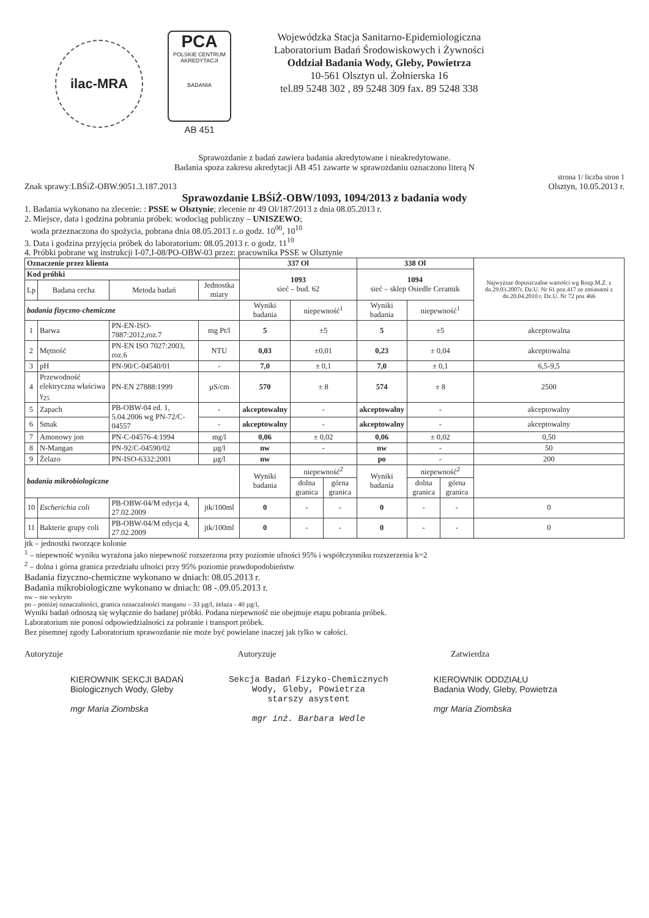ilac-MRA
PCA
POLSKIE CENTRUM AKREDYTACJI
BADANIA
AB 451
Wojewódzka Stacja Sanitarno-Epidemiologiczna
Laboratorium Badań Środowiskowych i Żywności
Oddział Badania Wody, Gleby, Powietrza
10-561 Olsztyn ul. Żołnierska 16
tel.89 5248 302 , 89 5248 309 fax. 89 5248 338
Sprawozdanie z badań zawiera badania akredytowane i nieakredytowane.
Badania spoza zakresu akredytacji AB 451 zawarte w sprawozdaniu oznaczono literą N
Znak sprawy:LBŚiŻ-OBW.9051.3.187.2013 strona 1/ liczba stron 1
Olsztyn, 10.05.2013 r.
Sprawozdanie LBŚiŻ-OBW/1093, 1094/2013 z badania wody
1. Badania wykonano na zlecenie: : PSSE w Olsztynie; zlecenie nr 49 Ol/187/2013 z dnia 08.05.2013 r.
2. Miejsce, data i godzina pobrania próbek: wodociąg publiczny – UNISZEWO;
woda przeznaczona do spożycia, pobrana dnia 08.05.2013 r..o godz. 10<sup>00</sup>, 10<sup>10</sup>
3. Data i godzina przyjęcia próbek do laboratorium: 08.05.2013 r. o godz. 11<sup>10</sup>
4. Próbki pobrane wg instrukcji I-07,I-08/PO-OBW-03 przez: pracownika PSSE w Olsztynie
| Oznaczenie przez klienta | | | | 337 Ol | | | 338 Ol | | | Najwyższe dopuszczalne wartości wg Rozp.M.Z. z dn.29.03.2007r. Dz.U. Nr 61 poz.417 ze zmianami z dn.20.04.2010 r. Dz.U. Nr 72 poz 466 |
| --- | --- | --- | --- | --- | --- | --- | --- | --- | --- | --- |
| Kod próbki | | | | 1093 sieć – bud. 62 | | | 1094 sieć – sklep Osiedle Ceramik | | | |
| Lp | Badana cecha | Metoda badań | Jednostka miary | | | | | | | |
| badania fizyczno-chemiczne | | | | Wyniki badania | niepewność<sup>1</sup> | | Wyniki badania | niepewność<sup>1</sup> | | |
| 1 | Barwa | PN-EN-ISO-7887:2012,roz.7 | mg Pt/l | 5 | ±5 | | 5 | ±5 | | akceptowalna |
| 2 | Mętność | PN-EN ISO 7027:2003, roz.6 | NTU | 0,03 | ±0,01 | | 0,23 | ± 0,04 | | akceptowalna |
| 3 | pH | PN-90/C-04540/01 | - | 7,0 | ± 0,1 | | 7,0 | ± 0,1 | | 6,5-9,5 |
| 4 | Przewodność elektryczna właściwa γ<sub>25</sub> | PN-EN 27888:1999 | µS/cm | 570 | ± 8 | | 574 | ± 8 | | 2500 |
| 5 | Zapach | PB-OBW-04 ed. 1, 5.04.2006 wg PN-72/C-04557 | - | akceptowalny | - | | akceptowalny | - | | akceptowalny |
| 6 | Smak | | - | akceptowalny | - | | akceptowalny | - | | akceptowalny |
| 7 | Amonowy jon | PN-C-04576-4:1994 | mg/l | 0,06 | ± 0,02 | | 0,06 | ± 0,02 | | 0,50 |
| 8 | N-Mangan | PN-92/C-04590/02 | µg/l | nw | - | | nw | - | | 50 |
| 9 | Żelazo | PN-ISO-6332:2001 | µg/l | nw | | | po | - | | 200 |
| badania mikrobiologiczne | | | | Wyniki badania | niepewność<sup>2</sup> | | Wyniki badania | niepewność<sup>2</sup> | | |
| | | | | | dolna granica | górna granica | | dolna granica | górna granica | |
| 10 | Escherichia coli | PB-OBW-04/M edycja 4, 27.02.2009 | jtk/100ml | 0 | - | - | 0 | - | - | 0 |
| 11 | Bakterie grupy coli | PB-OBW-04/M edycja 4, 27.02.2009 | jtk/100ml | 0 | - | - | 0 | - | - | 0 |
jtk – jednostki tworzące kolonie
<sup>1</sup> – niepewność wyniku wyrażona jako niepewność rozszerzona przy poziomie ufności 95% i współczynniku rozszerzenia k=2
<sup>2</sup> – dolna i górna granica przedziału ufności przy 95% poziomie prawdopodobieństw
Badania fizyczno-chemiczne wykonano w dniach: 08.05.2013 r.
Badania mikrobiologiczne wykonano w dniach: 08 -.09.05.2013 r.
nw – nie wykryto
po – poniżej oznaczalności, granica oznaczalności manganu – 33 µg/l, żelaza - 40 µg/l,
Wyniki badań odnoszą się wyłącznie do badanej próbki. Podana niepewność nie obejmuje etapu pobrania próbek.
Laboratorium nie ponosi odpowiedzialności za pobranie i transport próbek.
Bez pisemnej zgody Laboratorium sprawozdanie nie może być powielane inaczej jak tylko w całości.
Autoryzuje Autoryzuje Zatwierdza
KIEROWNIK SEKCJI BADAŃ
Biologicznych Wody, Gleby
mgr Maria Ziombska
Sekcja Badań Fizyko-Chemicznych
Wody, Gleby, Powietrza
starszy asystent
mgr inż. Barbara Wedle
KIEROWNIK ODDZIAŁU
Badania Wody, Gleby, Powietrza
mgr Maria Ziombska